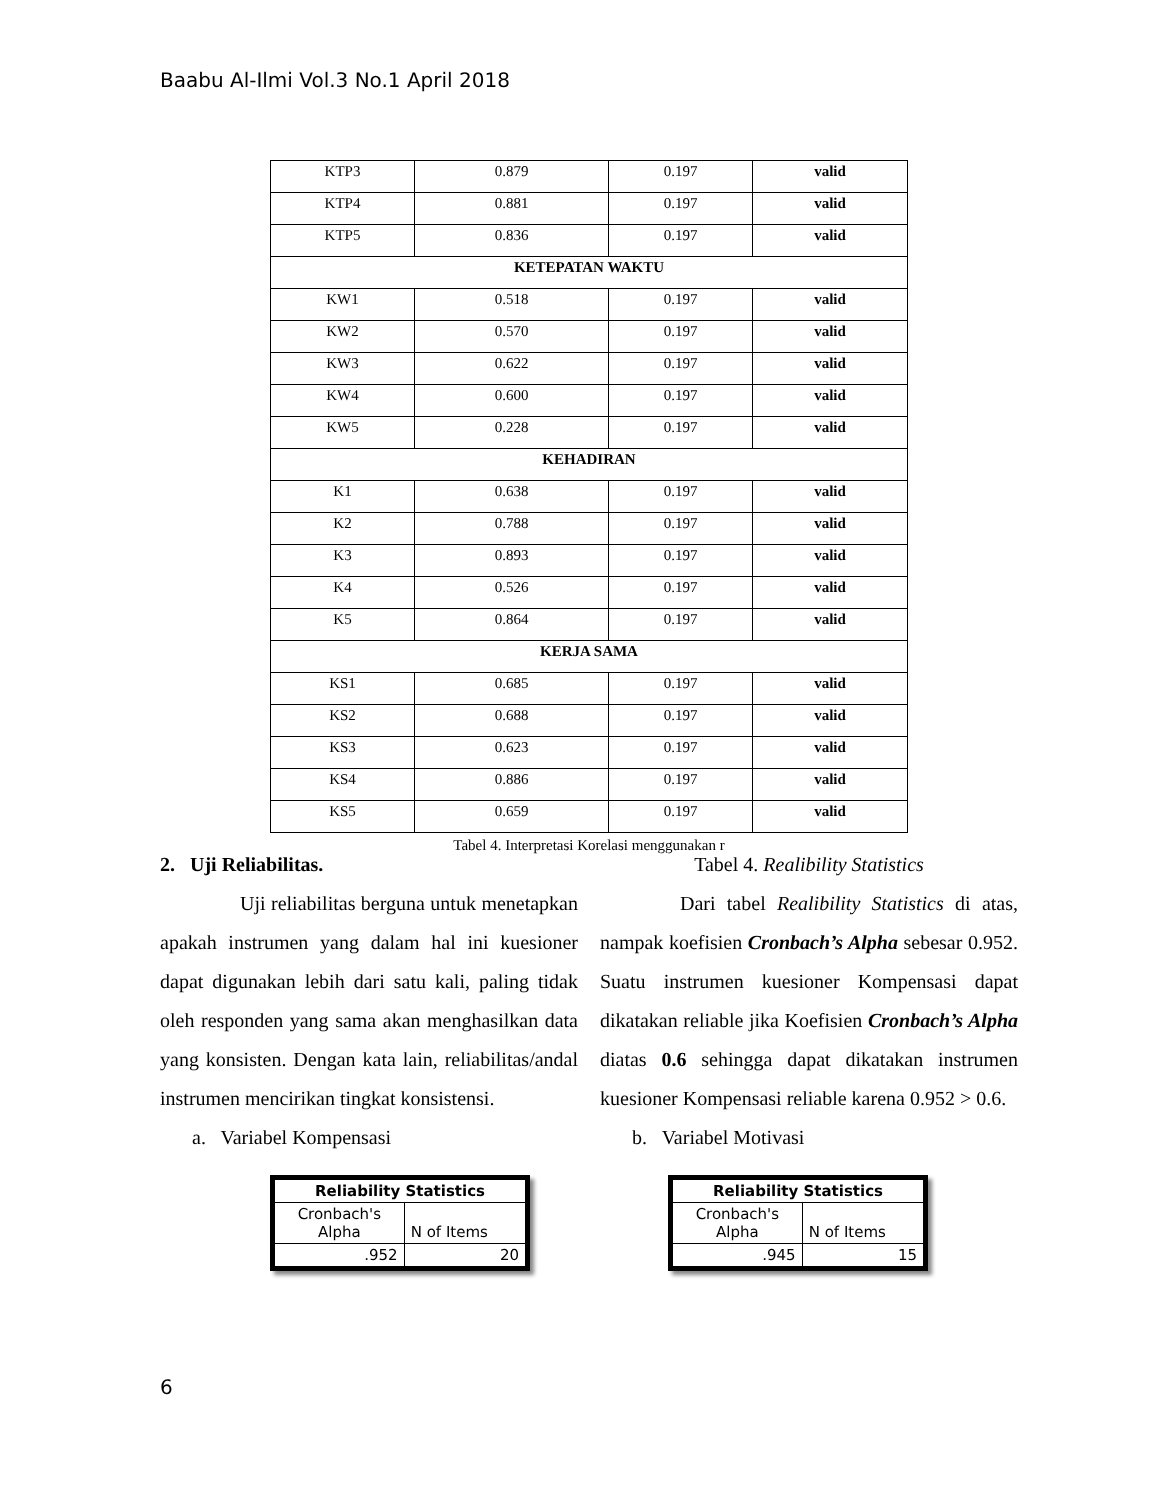Baabu Al-Ilmi Vol.3 No.1 April 2018
| KTP3 | 0.879 | 0.197 | valid |
| KTP4 | 0.881 | 0.197 | valid |
| KTP5 | 0.836 | 0.197 | valid |
| KETEPATAN WAKTU | | | |
| KW1 | 0.518 | 0.197 | valid |
| KW2 | 0.570 | 0.197 | valid |
| KW3 | 0.622 | 0.197 | valid |
| KW4 | 0.600 | 0.197 | valid |
| KW5 | 0.228 | 0.197 | valid |
| KEHADIRAN | | | |
| K1 | 0.638 | 0.197 | valid |
| K2 | 0.788 | 0.197 | valid |
| K3 | 0.893 | 0.197 | valid |
| K4 | 0.526 | 0.197 | valid |
| K5 | 0.864 | 0.197 | valid |
| KERJA SAMA | | | |
| KS1 | 0.685 | 0.197 | valid |
| KS2 | 0.688 | 0.197 | valid |
| KS3 | 0.623 | 0.197 | valid |
| KS4 | 0.886 | 0.197 | valid |
| KS5 | 0.659 | 0.197 | valid |
Tabel 4. Interpretasi Korelasi menggunakan r
2. Uji Reliabilitas.
Uji reliabilitas berguna untuk menetapkan apakah instrumen yang dalam hal ini kuesioner dapat digunakan lebih dari satu kali, paling tidak oleh responden yang sama akan menghasilkan data yang konsisten. Dengan kata lain, reliabilitas/andal instrumen mencirikan tingkat konsistensi.
a. Variabel Kompensasi
| Reliability Statistics | |
| Cronbach's Alpha | N of Items |
| .952 | 20 |
Tabel 4. Realibility Statistics
Dari tabel Realibility Statistics di atas, nampak koefisien Cronbach’s Alpha sebesar 0.952. Suatu instrumen kuesioner Kompensasi dapat dikatakan reliable jika Koefisien Cronbach’s Alpha diatas 0.6 sehingga dapat dikatakan instrumen kuesioner Kompensasi reliable karena 0.952 > 0.6.
b. Variabel Motivasi
| Reliability Statistics | |
| Cronbach's Alpha | N of Items |
| .945 | 15 |
6